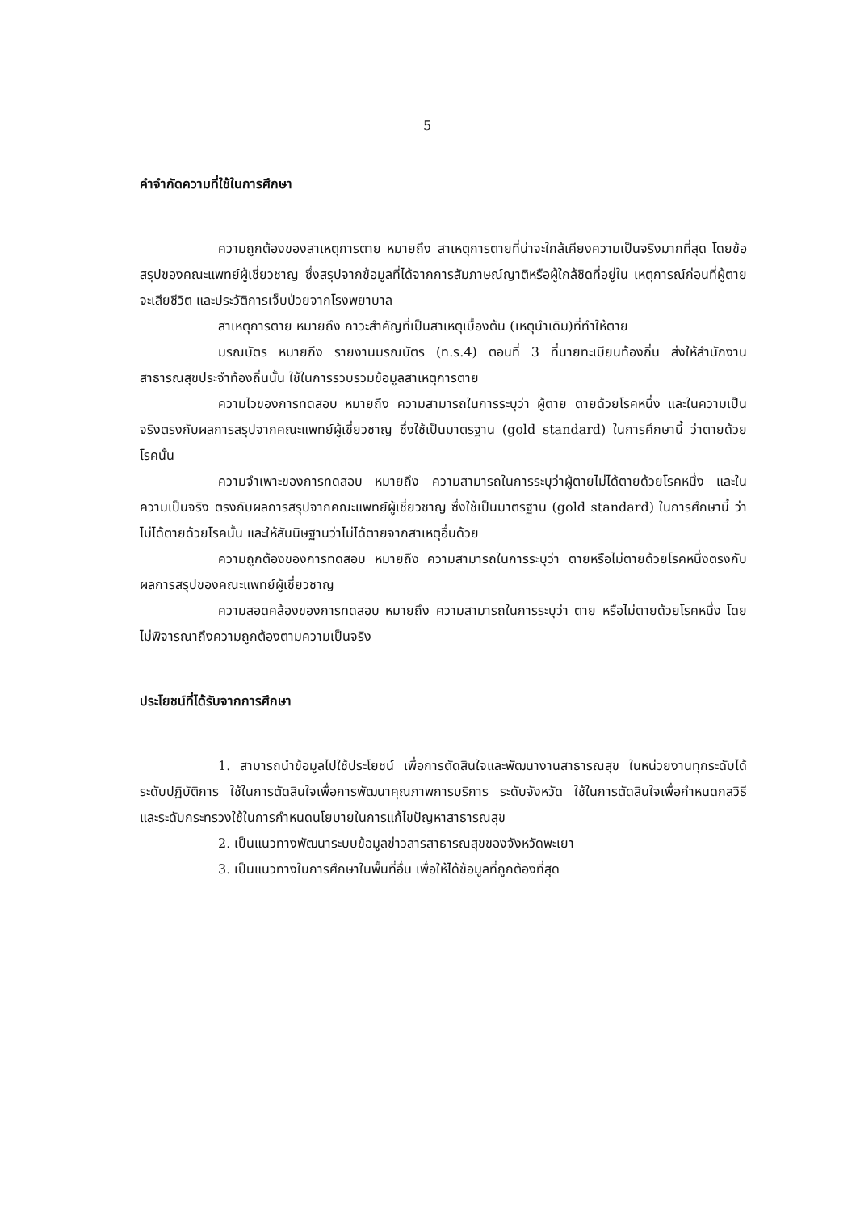5
คำจำกัดความที่ใช้ในการศึกษา
ความถูกต้องของสาเหตุการตาย หมายถึง สาเหตุการตายที่น่าจะใกล้เคียงความเป็นจริงมากที่สุด โดยข้อสรุปของคณะแพทย์ผู้เชี่ยวชาญ ซึ่งสรุปจากข้อมูลที่ได้จากการสัมภาษณ์ญาติหรือผู้ใกล้ชิดที่อยู่ใน เหตุการณ์ก่อนที่ผู้ตายจะเสียชีวิต และประวัติการเจ็บป่วยจากโรงพยาบาล
สาเหตุการตาย หมายถึง ภาวะสำคัญที่เป็นสาเหตุเบื้องต้น (เหตุนำเดิม)ที่ทำให้ตาย
มรณบัตร หมายถึง รายงานมรณบัตร (ท.ร.4) ตอนที่ 3 ที่นายทะเบียนท้องถิ่น ส่งให้สำนักงานสาธารณสุขประจำท้องถิ่นนั้น ใช้ในการรวบรวมข้อมูลสาเหตุการตาย
ความไวของการทดสอบ หมายถึง ความสามารถในการระบุว่า ผู้ตาย ตายด้วยโรคหนึ่ง และในความเป็นจริงตรงกับผลการสรุปจากคณะแพทย์ผู้เชี่ยวชาญ ซึ่งใช้เป็นมาตรฐาน (gold standard) ในการศึกษานี้ ว่าตายด้วยโรคนั้น
ความจำเพาะของการทดสอบ หมายถึง ความสามารถในการระบุว่าผู้ตายไม่ได้ตายด้วยโรคหนึ่ง และในความเป็นจริง ตรงกับผลการสรุปจากคณะแพทย์ผู้เชี่ยวชาญ ซึ่งใช้เป็นมาตรฐาน (gold standard) ในการศึกษานี้ ว่าไม่ได้ตายด้วยโรคนั้น และให้สันนิษฐานว่าไม่ได้ตายจากสาเหตุอื่นด้วย
ความถูกต้องของการทดสอบ หมายถึง ความสามารถในการระบุว่า ตายหรือไม่ตายด้วยโรคหนึ่งตรงกับผลการสรุปของคณะแพทย์ผู้เชี่ยวชาญ
ความสอดคล้องของการทดสอบ หมายถึง ความสามารถในการระบุว่า ตาย หรือไม่ตายด้วยโรคหนึ่ง โดยไม่พิจารณาถึงความถูกต้องตามความเป็นจริง
ประโยชน์ที่ได้รับจากการศึกษา
1. สามารถนำข้อมูลไปใช้ประโยชน์ เพื่อการตัดสินใจและพัฒนางานสาธารณสุข ในหน่วยงานทุกระดับได้ ระดับปฏิบัติการ ใช้ในการตัดสินใจเพื่อการพัฒนาคุณภาพการบริการ ระดับจังหวัด ใช้ในการตัดสินใจเพื่อกำหนดกลวิธี และระดับกระทรวงใช้ในการกำหนดนโยบายในการแก้ไขปัญหาสาธารณสุข
2. เป็นแนวทางพัฒนาระบบข้อมูลข่าวสารสาธารณสุขของจังหวัดพะเยา
3. เป็นแนวทางในการศึกษาในพื้นที่อื่น เพื่อให้ได้ข้อมูลที่ถูกต้องที่สุด